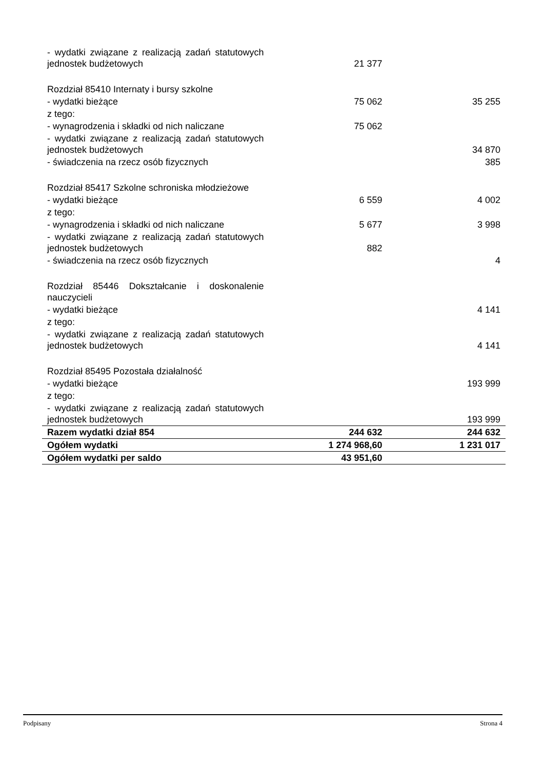| - wydatki związane z realizacją zadań statutowych jednostek budżetowych | 21 377 | |
| Rozdział 85410 Internaty i bursy szkolne | | |
| - wydatki bieżące | 75 062 | 35 255 |
| z tego: | | |
| - wynagrodzenia i składki od nich naliczane | 75 062 | |
| - wydatki związane z realizacją zadań statutowych jednostek budżetowych | | 34 870 |
| - świadczenia na rzecz osób fizycznych | | 385 |
| Rozdział 85417 Szkolne schroniska młodzieżowe | | |
| - wydatki bieżące | 6 559 | 4 002 |
| z tego: | | |
| - wynagrodzenia i składki od nich naliczane | 5 677 | 3 998 |
| - wydatki związane z realizacją zadań statutowych jednostek budżetowych | 882 | |
| - świadczenia na rzecz osób fizycznych | | 4 |
| Rozdział 85446 Dokształcanie i doskonalenie nauczycieli | | |
| - wydatki bieżące | | 4 141 |
| z tego: | | |
| - wydatki związane z realizacją zadań statutowych jednostek budżetowych | | 4 141 |
| Rozdział 85495 Pozostała działalność | | |
| - wydatki bieżące | | 193 999 |
| z tego: | | |
| - wydatki związane z realizacją zadań statutowych jednostek budżetowych | | 193 999 |
| Razem wydatki dział 854 | 244 632 | 244 632 |
| Ogółem wydatki | 1 274 968,60 | 1 231 017 |
| Ogółem wydatki per saldo | 43 951,60 | |
Podpisany Strona 4